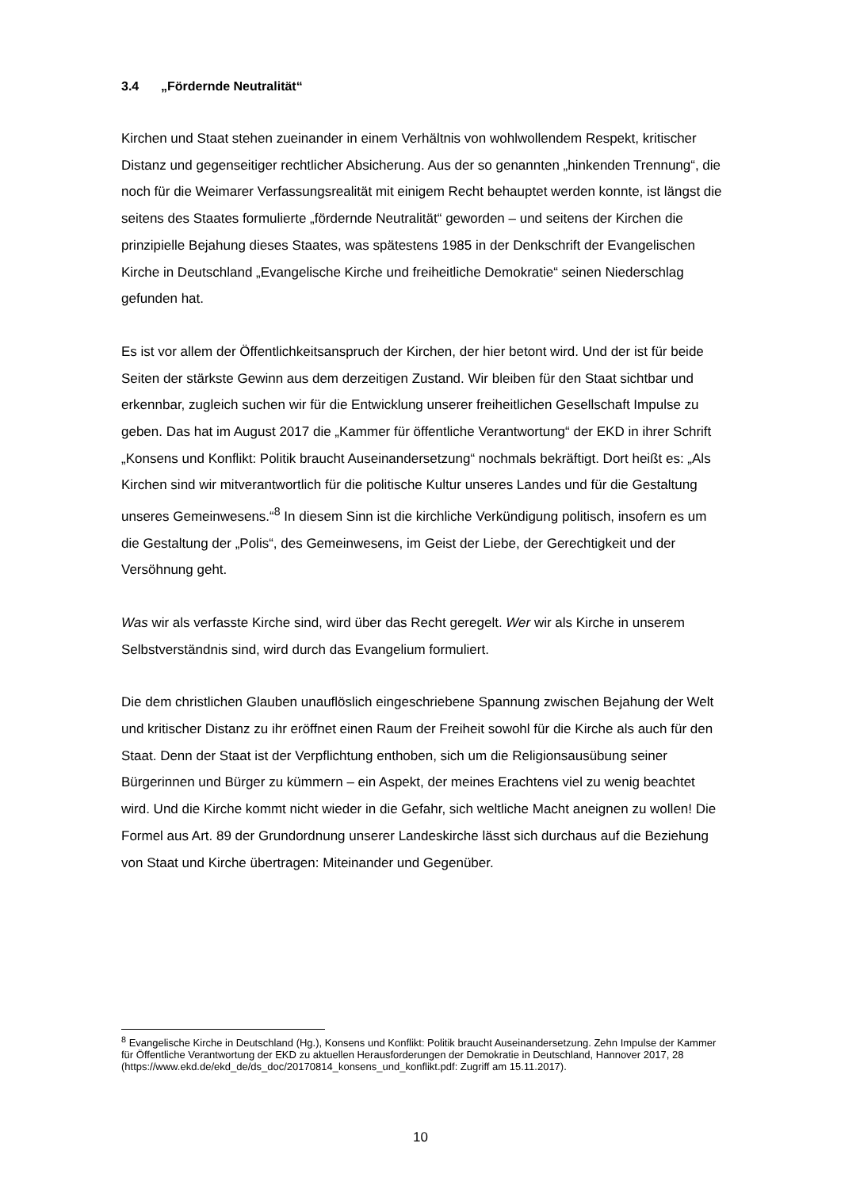3.4 „Fördernde Neutralität“
Kirchen und Staat stehen zueinander in einem Verhältnis von wohlwollendem Respekt, kritischer Distanz und gegenseitiger rechtlicher Absicherung. Aus der so genannten „hinkenden Trennung“, die noch für die Weimarer Verfassungsrealität mit einigem Recht behauptet werden konnte, ist längst die seitens des Staates formulierte „fördern­de Neutralität“ geworden – und seitens der Kirchen die prinzipielle Bejahung dieses Staates, was spätestens 1985 in der Denkschrift der Evangelischen Kirche in Deutsch­land „Evangelische Kirche und freiheitliche Demokratie“ seinen Niederschlag gefunden hat.
Es ist vor allem der Öffentlichkeitsanspruch der Kirchen, der hier betont wird. Und der ist für beide Seiten der stärkste Gewinn aus dem derzeitigen Zustand. Wir bleiben für den Staat sichtbar und erkennbar, zugleich suchen wir für die Entwicklung unserer frei­heitlichen Gesellschaft Impulse zu geben. Das hat im August 2017 die „Kammer für öffentliche Verantwortung“ der EKD in ihrer Schrift „Konsens und Konflikt: Politik braucht Auseinandersetzung“ nochmals bekräftigt. Dort heißt es: „Als Kirchen sind wir mitverantwortlich für die politische Kultur unseres Landes und für die Gestaltung unse­res Gemeinwesens.“<sup>8</sup> In diesem Sinn ist die kirchliche Verkündigung politisch, insofern es um die Gestaltung der „Polis“, des Gemeinwesens, im Geist der Liebe, der Gerech­tigkeit und der Versöhnung geht.
Was wir als verfasste Kirche sind, wird über das Recht geregelt. Wer wir als Kirche in unserem Selbstverständnis sind, wird durch das Evangelium formuliert.
Die dem christlichen Glauben unauflöslich eingeschriebene Spannung zwischen Beja­hung der Welt und kritischer Distanz zu ihr eröffnet einen Raum der Freiheit sowohl für die Kirche als auch für den Staat. Denn der Staat ist der Verpflichtung enthoben, sich um die Religionsausübung seiner Bürgerinnen und Bürger zu kümmern – ein Aspekt, der meines Erachtens viel zu wenig beachtet wird. Und die Kirche kommt nicht wieder in die Gefahr, sich weltliche Macht aneignen zu wollen! Die Formel aus Art. 89 der Grundordnung unserer Landeskirche lässt sich durchaus auf die Beziehung von Staat und Kirche übertragen: Miteinander und Gegenüber.
<sup>8</sup> Evangelische Kirche in Deutschland (Hg.), Konsens und Konflikt: Politik braucht Auseinandersetzung. Zehn Impulse der Kammer für Öffentliche Verantwortung der EKD zu aktuellen Herausforderungen der Demokratie in Deutschland, Hannover 2017, 28 (https://www.ekd.de/ekd_de/ds_doc/20170814_konsens_und_konflikt.pdf: Zugriff am 15.11.2017).
10